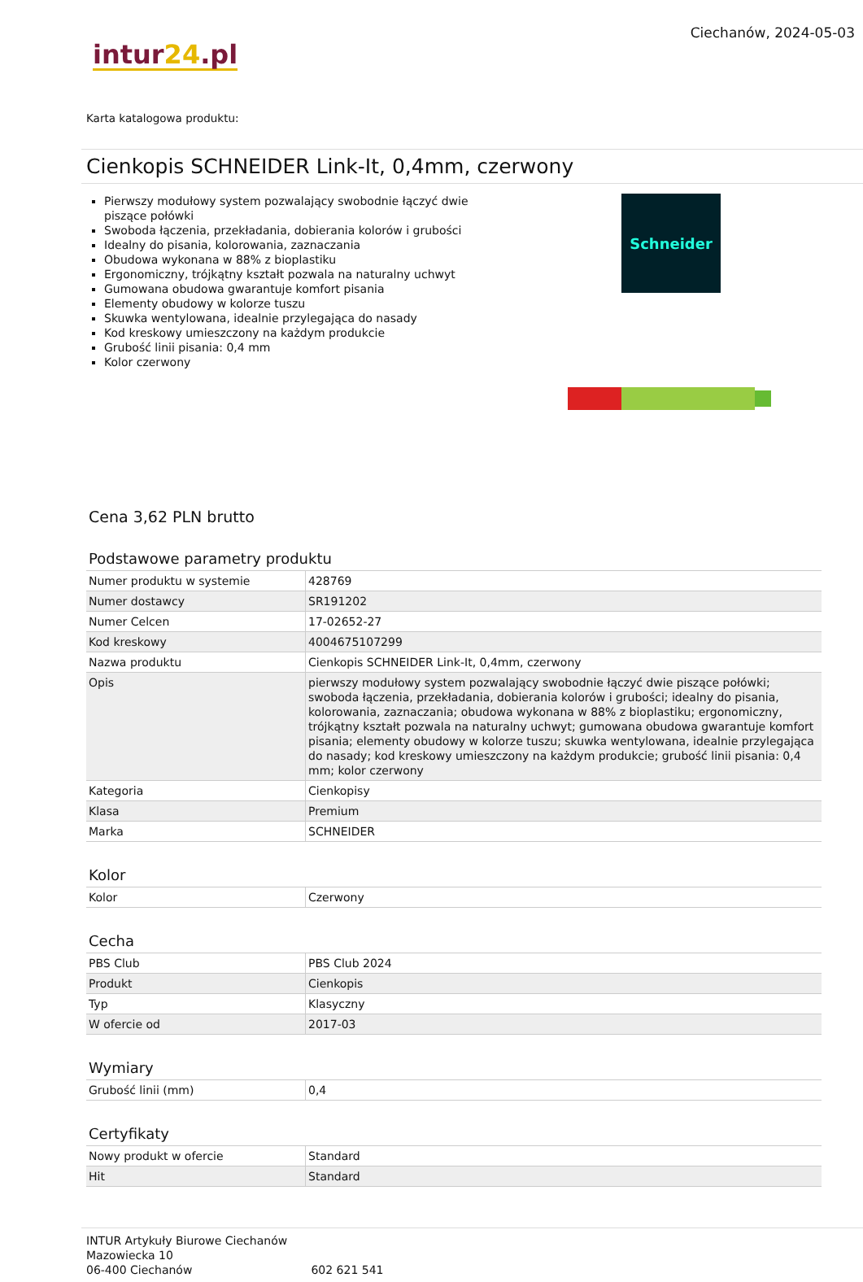Ciechanów, 2024-05-03
intur24.pl
Karta katalogowa produktu:
Cienkopis SCHNEIDER Link-It, 0,4mm, czerwony
Pierwszy modułowy system pozwalający swobodnie łączyć dwie piszące połówki
Swoboda łączenia, przekładania, dobierania kolorów i grubości
Idealny do pisania, kolorowania, zaznaczania
Obudowa wykonana w 88% z bioplastiku
Ergonomiczny, trójkątny kształt pozwala na naturalny uchwyt
Gumowana obudowa gwarantuje komfort pisania
Elementy obudowy w kolorze tuszu
Skuwka wentylowana, idealnie przylegająca do nasady
Kod kreskowy umieszczony na każdym produkcie
Grubość linii pisania: 0,4 mm
Kolor czerwony
Schneider
Cena 3,62 PLN brutto
Podstawowe parametry produktu
| Numer produktu w systemie | 428769 |
| Numer dostawcy | SR191202 |
| Numer Celcen | 17-02652-27 |
| Kod kreskowy | 4004675107299 |
| Nazwa produktu | Cienkopis SCHNEIDER Link-It, 0,4mm, czerwony |
| Opis | pierwszy modułowy system pozwalający swobodnie łączyć dwie piszące połówki; swoboda łączenia, przekładania, dobierania kolorów i grubości; idealny do pisania, kolorowania, zaznaczania; obudowa wykonana w 88% z bioplastiku; ergonomiczny, trójkątny kształt pozwala na naturalny uchwyt; gumowana obudowa gwarantuje komfort pisania; elementy obudowy w kolorze tuszu; skuwka wentylowana, idealnie przylegająca do nasady; kod kreskowy umieszczony na każdym produkcie; grubość linii pisania: 0,4 mm; kolor czerwony |
| Kategoria | Cienkopisy |
| Klasa | Premium |
| Marka | SCHNEIDER |
Kolor
| Kolor | Czerwony |
Cecha
| PBS Club | PBS Club 2024 |
| Produkt | Cienkopis |
| Typ | Klasyczny |
| W ofercie od | 2017-03 |
Wymiary
| Grubość linii (mm) | 0,4 |
Certyfikaty
| Nowy produkt w ofercie | Standard |
| Hit | Standard |
INTUR Artykuły Biurowe Ciechanów
Mazowiecka 10
06-400 Ciechanów 602 621 541